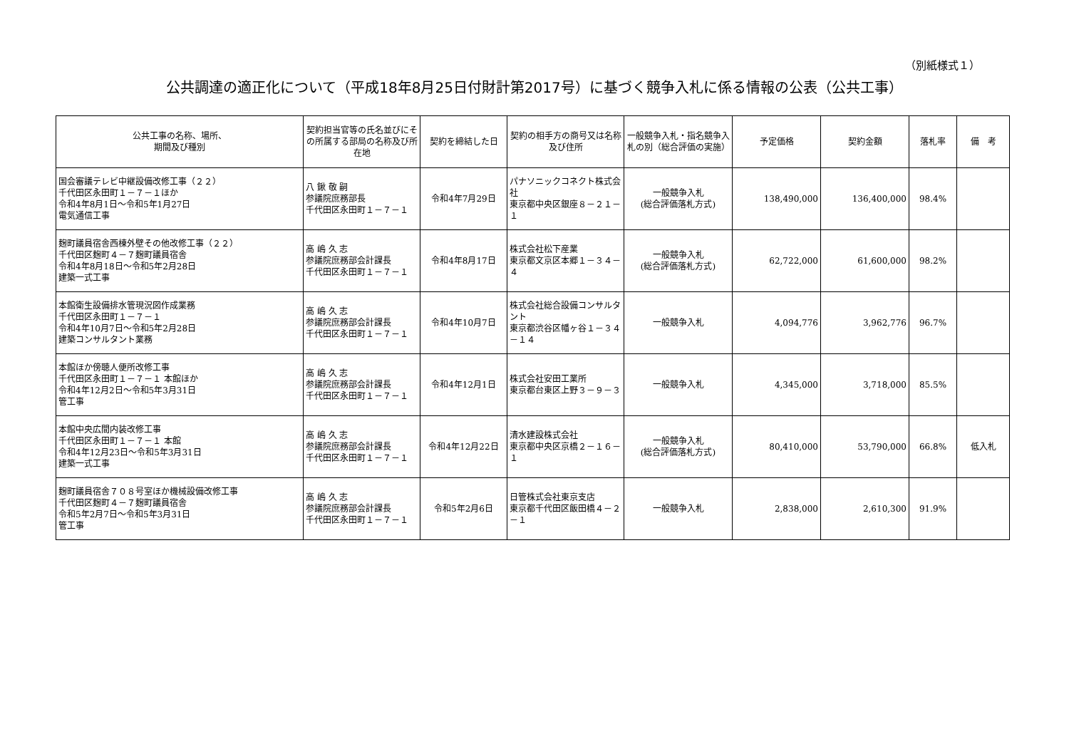（別紙様式１）
公共調達の適正化について（平成18年8月25日付財計第2017号）に基づく競争入札に係る情報の公表（公共工事）
| 公共工事の名称、場所、 期間及び種別 | 契約担当官等の氏名並びにその所属する部局の名称及び所在地 | 契約を締結した日 | 契約の相手方の商号又は名称及び住所 | 一般競争入札・指名競争入札の別（総合評価の実施） | 予定価格 | 契約金額 | 落札率 | 備 考 |
| --- | --- | --- | --- | --- | --- | --- | --- | --- |
| 国会審議テレビ中継設備改修工事（２２） 千代田区永田町１－７－１ほか 令和4年8月1日～令和5年1月27日 電気通信工事 | 八 鍬 敬 嗣 参議院庶務部長 千代田区永田町１－７－１ | 令和4年7月29日 | パナソニックコネクト株式会社 東京都中央区銀座８－２１－１ | 一般競争入札 (総合評価落札方式) | 138,490,000 | 136,400,000 | 98.4% | |
| 麹町議員宿舎西棟外壁その他改修工事（２２） 千代田区麹町４－７麹町議員宿舎 令和4年8月18日～令和5年2月28日 建築一式工事 | 高 嶋 久 志 参議院庶務部会計課長 千代田区永田町１－７－１ | 令和4年8月17日 | 株式会社松下産業 東京都文京区本郷１－３４－４ | 一般競争入札 (総合評価落札方式) | 62,722,000 | 61,600,000 | 98.2% | |
| 本館衛生設備排水管現況図作成業務 千代田区永田町１－７－１ 令和4年10月7日～令和5年2月28日 建築コンサルタント業務 | 高 嶋 久 志 参議院庶務部会計課長 千代田区永田町１－７－１ | 令和4年10月7日 | 株式会社総合設備コンサルタント 東京都渋谷区幡ヶ谷１－３４－１４ | 一般競争入札 | 4,094,776 | 3,962,776 | 96.7% | |
| 本館ほか傍聴人便所改修工事 千代田区永田町１－７－１ 本館ほか 令和4年12月2日～令和5年3月31日 管工事 | 高 嶋 久 志 参議院庶務部会計課長 千代田区永田町１－７－１ | 令和4年12月1日 | 株式会社安田工業所 東京都台東区上野３－９－３ | 一般競争入札 | 4,345,000 | 3,718,000 | 85.5% | |
| 本館中央広間内装改修工事 千代田区永田町１－７－１ 本館 令和4年12月23日～令和5年3月31日 建築一式工事 | 高 嶋 久 志 参議院庶務部会計課長 千代田区永田町１－７－１ | 令和4年12月22日 | 清水建設株式会社 東京都中央区京橋２－１６－１ | 一般競争入札 (総合評価落札方式) | 80,410,000 | 53,790,000 | 66.8% | 低入札 |
| 麹町議員宿舎７０８号室ほか機械設備改修工事 千代田区麹町４－７麹町議員宿舎 令和5年2月7日～令和5年3月31日 管工事 | 高 嶋 久 志 参議院庶務部会計課長 千代田区永田町１－７－１ | 令和5年2月6日 | 日管株式会社東京支店 東京都千代田区飯田橋４－２－１ | 一般競争入札 | 2,838,000 | 2,610,300 | 91.9% | |